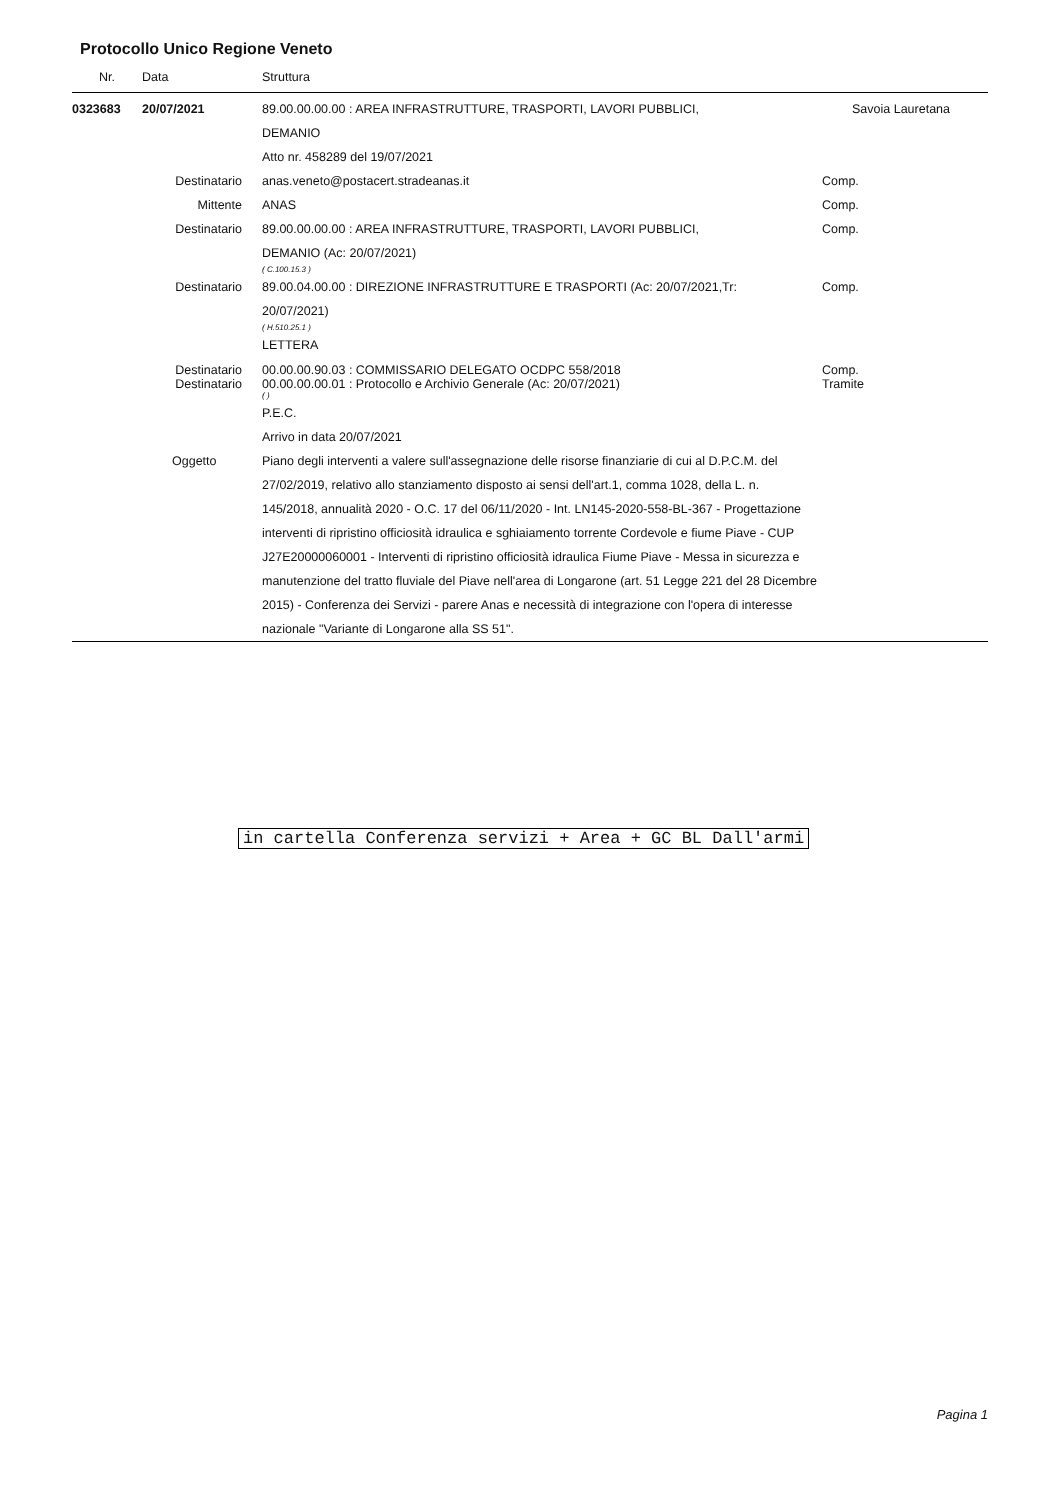Protocollo Unico Regione Veneto
| Nr. | Data | Struttura | |
| --- | --- | --- | --- |
| 0323683 | 20/07/2021 | 89.00.00.00.00 : AREA INFRASTRUTTURE, TRASPORTI, LAVORI PUBBLICI, DEMANIO Atto nr. 458289 del 19/07/2021 | Savoia Lauretana |
| | Destinatario | anas.veneto@postacert.stradeanas.it | Comp. |
| | Mittente | ANAS | Comp. |
| | Destinatario | 89.00.00.00.00 : AREA INFRASTRUTTURE, TRASPORTI, LAVORI PUBBLICI, DEMANIO (Ac: 20/07/2021) ( C.100.15.3 ) | Comp. |
| | Destinatario | 89.00.04.00.00 : DIREZIONE INFRASTRUTTURE E TRASPORTI (Ac: 20/07/2021,Tr: 20/07/2021) ( H.510.25.1 ) LETTERA | Comp. |
| | Destinatario Destinatario | 00.00.00.90.03 : COMMISSARIO DELEGATO OCDPC 558/2018 00.00.00.00.01 : Protocollo e Archivio Generale (Ac: 20/07/2021) ( ) | Comp. Tramite |
| | | P.E.C. Arrivo in data 20/07/2021 | |
| | Oggetto | Piano degli interventi a valere sull'assegnazione delle risorse finanziarie di cui al D.P.C.M. del 27/02/2019, relativo allo stanziamento disposto ai sensi dell'art.1, comma 1028, della L. n. 145/2018, annualità 2020 - O.C. 17 del 06/11/2020 - Int. LN145-2020-558-BL-367 - Progettazione interventi di ripristino officiosità idraulica e sghiaiamento torrente Cordevole e fiume Piave - CUP J27E20000060001 - Interventi di ripristino officiosità idraulica Fiume Piave - Messa in sicurezza e manutenzione del tratto fluviale del Piave nell'area di Longarone (art. 51 Legge 221 del 28 Dicembre 2015) - Conferenza dei Servizi - parere Anas e necessità di integrazione con l'opera di interesse nazionale "Variante di Longarone alla SS 51". | |
in cartella Conferenza servizi + Area + GC BL Dall'armi
Pagina 1